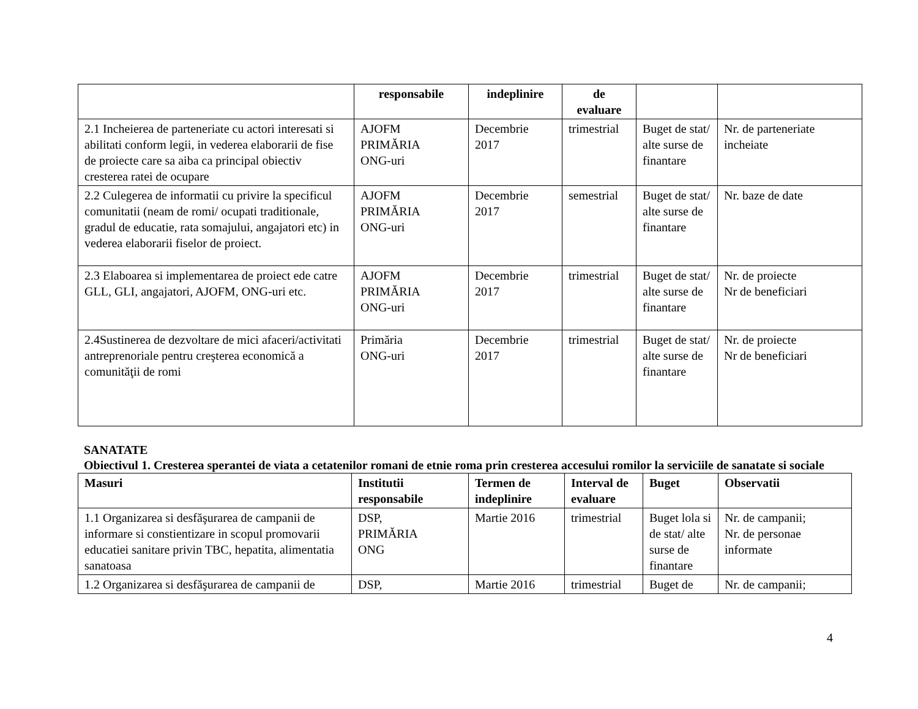| | responsabile | indeplinire | de evaluare | | |
| --- | --- | --- | --- | --- | --- |
| 2.1 Incheierea de parteneriate cu actori interesati si abilitati conform legii, in vederea elaborarii de fise de proiecte care sa aiba ca principal obiectiv cresterea ratei de ocupare | AJOFM PRIMĂRIA ONG-uri | Decembrie 2017 | trimestrial | Buget de stat/ alte surse de finantare | Nr. de parteneriate incheiate |
| 2.2 Culegerea de informatii cu privire la specificul comunitatii (neam de romi/ ocupati traditionale, gradul de educatie, rata somajului, angajatori etc) in vederea elaborarii fiselor de proiect. | AJOFM PRIMĂRIA ONG-uri | Decembrie 2017 | semestrial | Buget de stat/ alte surse de finantare | Nr. baze de date |
| 2.3 Elaboarea si implementarea de proiect ede catre GLL, GLI, angajatori, AJOFM, ONG-uri etc. | AJOFM PRIMĂRIA ONG-uri | Decembrie 2017 | trimestrial | Buget de stat/ alte surse de finantare | Nr. de proiecte Nr de beneficiari |
| 2.4Sustinerea de dezvoltare de mici afaceri/activitati antreprenoriale pentru creşterea economică a comunităţii de romi | Primăria ONG-uri | Decembrie 2017 | trimestrial | Buget de stat/ alte surse de finantare | Nr. de proiecte Nr de beneficiari |
SANATATE
Obiectivul 1. Cresterea sperantei de viata a cetatenilor romani de etnie roma prin cresterea accesului romilor la serviciile de sanatate si sociale
| Masuri | Institutii responsabile | Termen de indeplinire | Interval de evaluare | Buget | Observatii |
| --- | --- | --- | --- | --- | --- |
| 1.1 Organizarea si desfăşurarea de campanii de informare si constientizare in scopul promovarii educatiei sanitare privin TBC, hepatita, alimentatia sanatoasa | DSP, PRIMĂRIA ONG | Martie 2016 | trimestrial | Buget lola si de stat/ alte surse de finantare | Nr. de campanii; Nr. de personae informate |
| 1.2 Organizarea si desfăşurarea de campanii de | DSP, | Martie 2016 | trimestrial | Buget de | Nr. de campanii; |
4